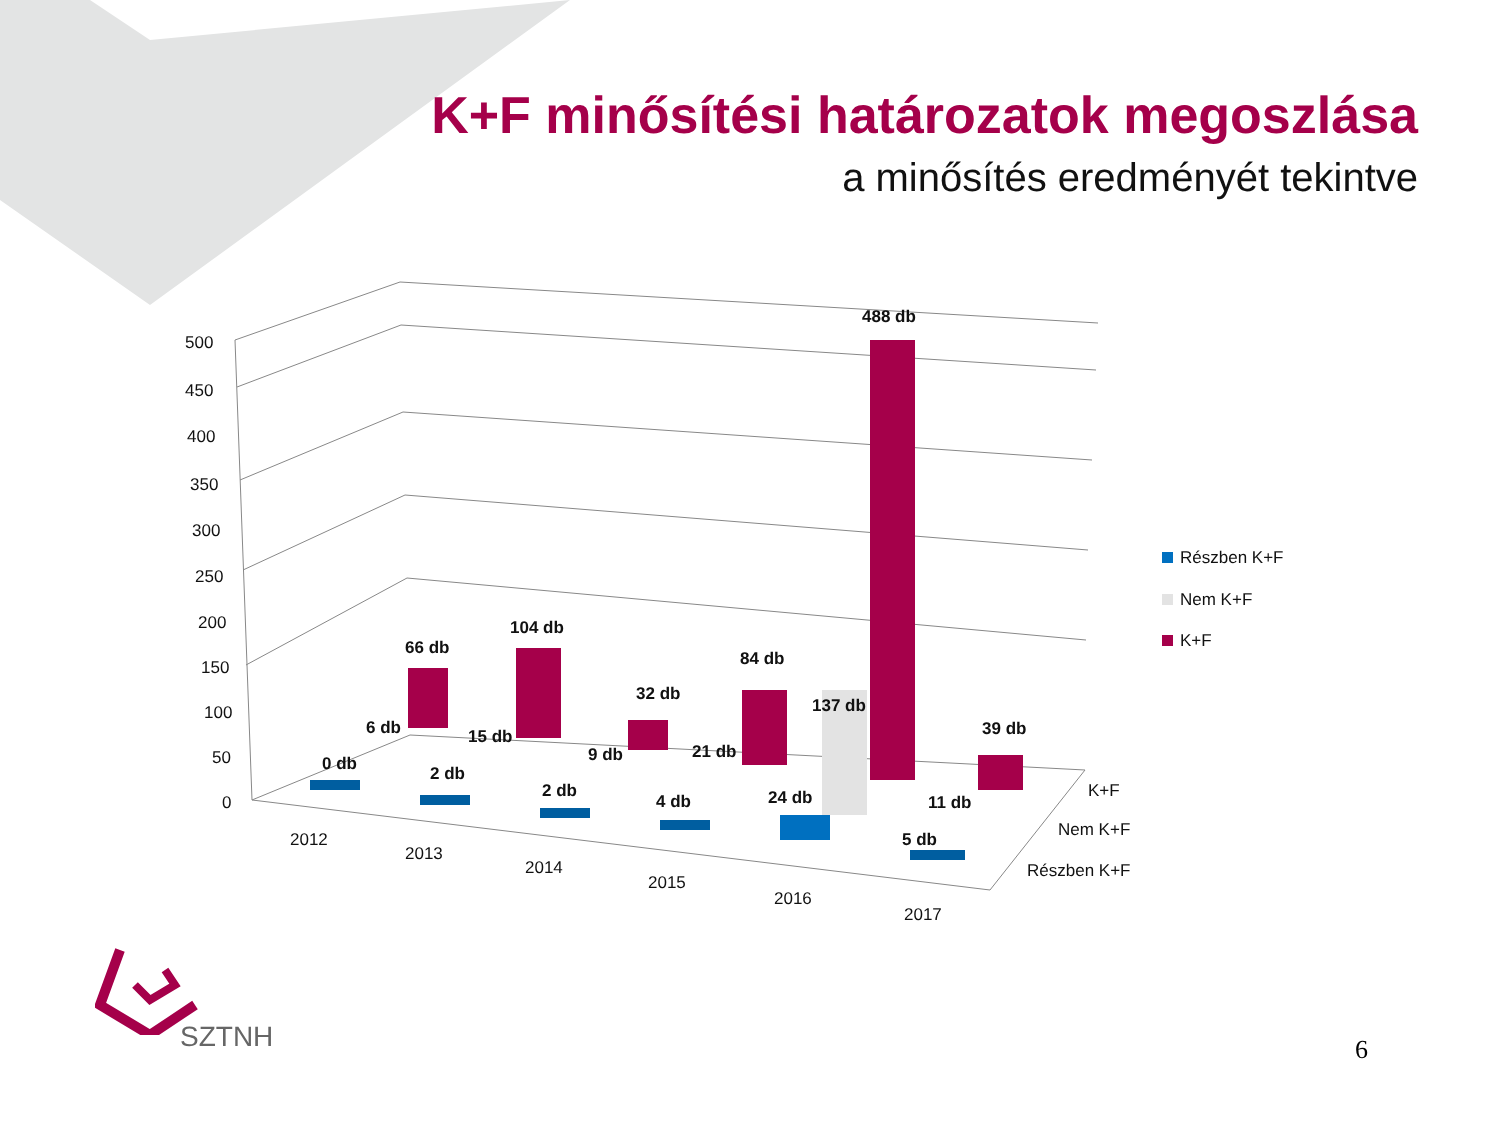K+F minősítési határozatok megoszlása
a minősítés eredményét tekintve
500
450
400
350
300
250
200
150
100
50
0
66 db
104 db
32 db
84 db
488 db
39 db
6 db
15 db
9 db
21 db
137 db
11 db
0 db
2 db
2 db
4 db
24 db
5 db
2012
2013
2014
2015
2016
2017
K+F
Nem K+F
Részben K+F
Részben K+F
Nem K+F
K+F
SZTNH
6